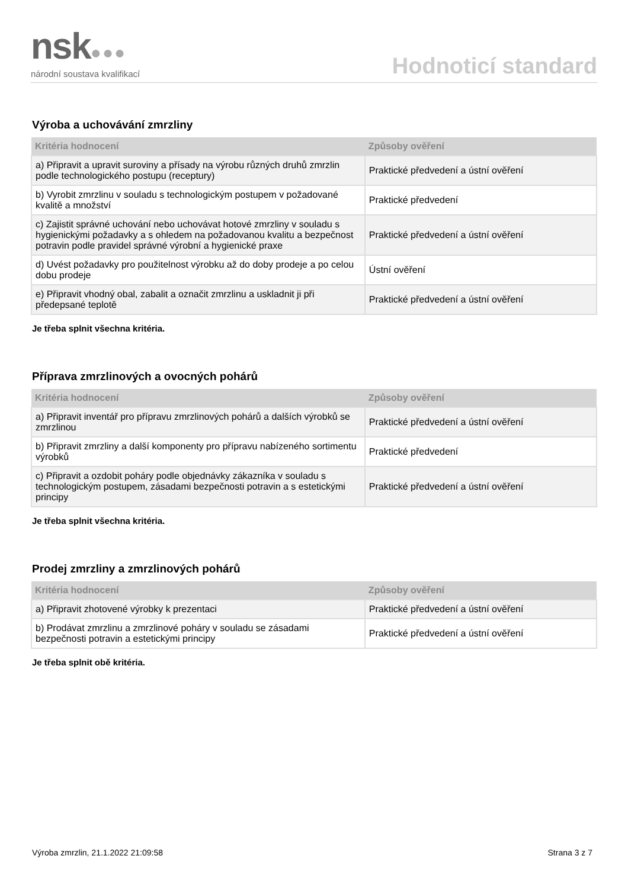nsk●●●
národní soustava kvalifikací
Hodnoticí standard
Výroba a uchovávání zmrzliny
| Kritéria hodnocení | Způsoby ověření |
| --- | --- |
| a) Připravit a upravit suroviny a přísady na výrobu různých druhů zmrzlin podle technologického postupu (receptury) | Praktické předvedení a ústní ověření |
| b) Vyrobit zmrzlinu v souladu s technologickým postupem v požadované kvalitě a množství | Praktické předvedení |
| c) Zajistit správné uchování nebo uchovávat hotové zmrzliny v souladu s hygienickými požadavky a s ohledem na požadovanou kvalitu a bezpečnost potravin podle pravidel správné výrobní a hygienické praxe | Praktické předvedení a ústní ověření |
| d) Uvést požadavky pro použitelnost výrobku až do doby prodeje a po celou dobu prodeje | Ústní ověření |
| e) Připravit vhodný obal, zabalit a označit zmrzlinu a uskladnit ji při předepsané teplotě | Praktické předvedení a ústní ověření |
Je třeba splnit všechna kritéria.
Příprava zmrzlinových a ovocných pohárů
| Kritéria hodnocení | Způsoby ověření |
| --- | --- |
| a) Připravit inventář pro přípravu zmrzlinových pohárů a dalších výrobků se zmrzlinou | Praktické předvedení a ústní ověření |
| b) Připravit zmrzliny a další komponenty pro přípravu nabízeného sortimentu výrobků | Praktické předvedení |
| c) Připravit a ozdobit poháry podle objednávky zákazníka v souladu s technologickým postupem, zásadami bezpečnosti potravin a s estetickými principy | Praktické předvedení a ústní ověření |
Je třeba splnit všechna kritéria.
Prodej zmrzliny a zmrzlinových pohárů
| Kritéria hodnocení | Způsoby ověření |
| --- | --- |
| a) Připravit zhotovené výrobky k prezentaci | Praktické předvedení a ústní ověření |
| b) Prodávat zmrzlinu a zmrzlinové poháry v souladu se zásadami bezpečnosti potravin a estetickými principy | Praktické předvedení a ústní ověření |
Je třeba splnit obě kritéria.
Výroba zmrzlin, 21.1.2022 21:09:58 Strana 3 z 7